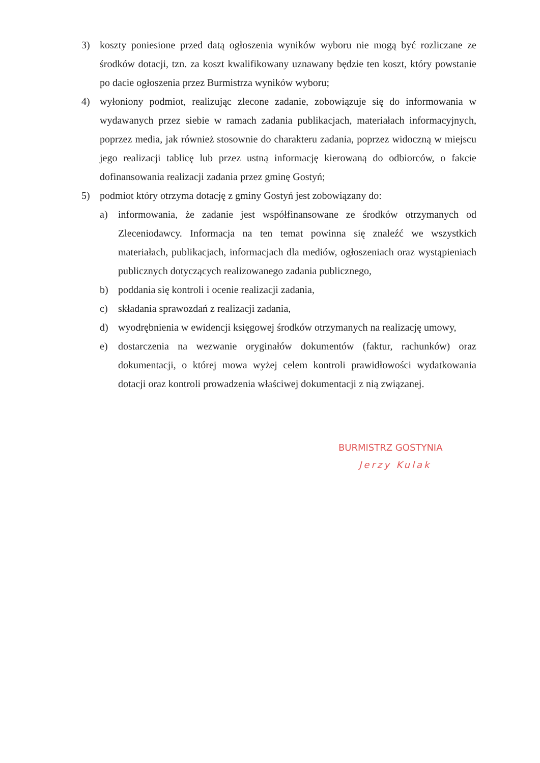3) koszty poniesione przed datą ogłoszenia wyników wyboru nie mogą być rozliczane ze środków dotacji, tzn. za koszt kwalifikowany uznawany będzie ten koszt, który powstanie po dacie ogłoszenia przez Burmistrza wyników wyboru;
4) wyłoniony podmiot, realizując zlecone zadanie, zobowiązuje się do informowania w wydawanych przez siebie w ramach zadania publikacjach, materiałach informacyjnych, poprzez media, jak również stosownie do charakteru zadania, poprzez widoczną w miejscu jego realizacji tablicę lub przez ustną informację kierowaną do odbiorców, o fakcie dofinansowania realizacji zadania przez gminę Gostyń;
5) podmiot który otrzyma dotację z gminy Gostyń jest zobowiązany do:
a) informowania, że zadanie jest współfinansowane ze środków otrzymanych od Zleceniodawcy. Informacja na ten temat powinna się znaleźć we wszystkich materiałach, publikacjach, informacjach dla mediów, ogłoszeniach oraz wystąpieniach publicznych dotyczących realizowanego zadania publicznego,
b) poddania się kontroli i ocenie realizacji zadania,
c) składania sprawozdań z realizacji zadania,
d) wyodrębnienia w ewidencji księgowej środków otrzymanych na realizację umowy,
e) dostarczenia na wezwanie oryginałów dokumentów (faktur, rachunków) oraz dokumentacji, o której mowa wyżej celem kontroli prawidłowości wydatkowania dotacji oraz kontroli prowadzenia właściwej dokumentacji z nią związanej.
BURMISTRZ GOSTYNIA
Jerzy Kulak